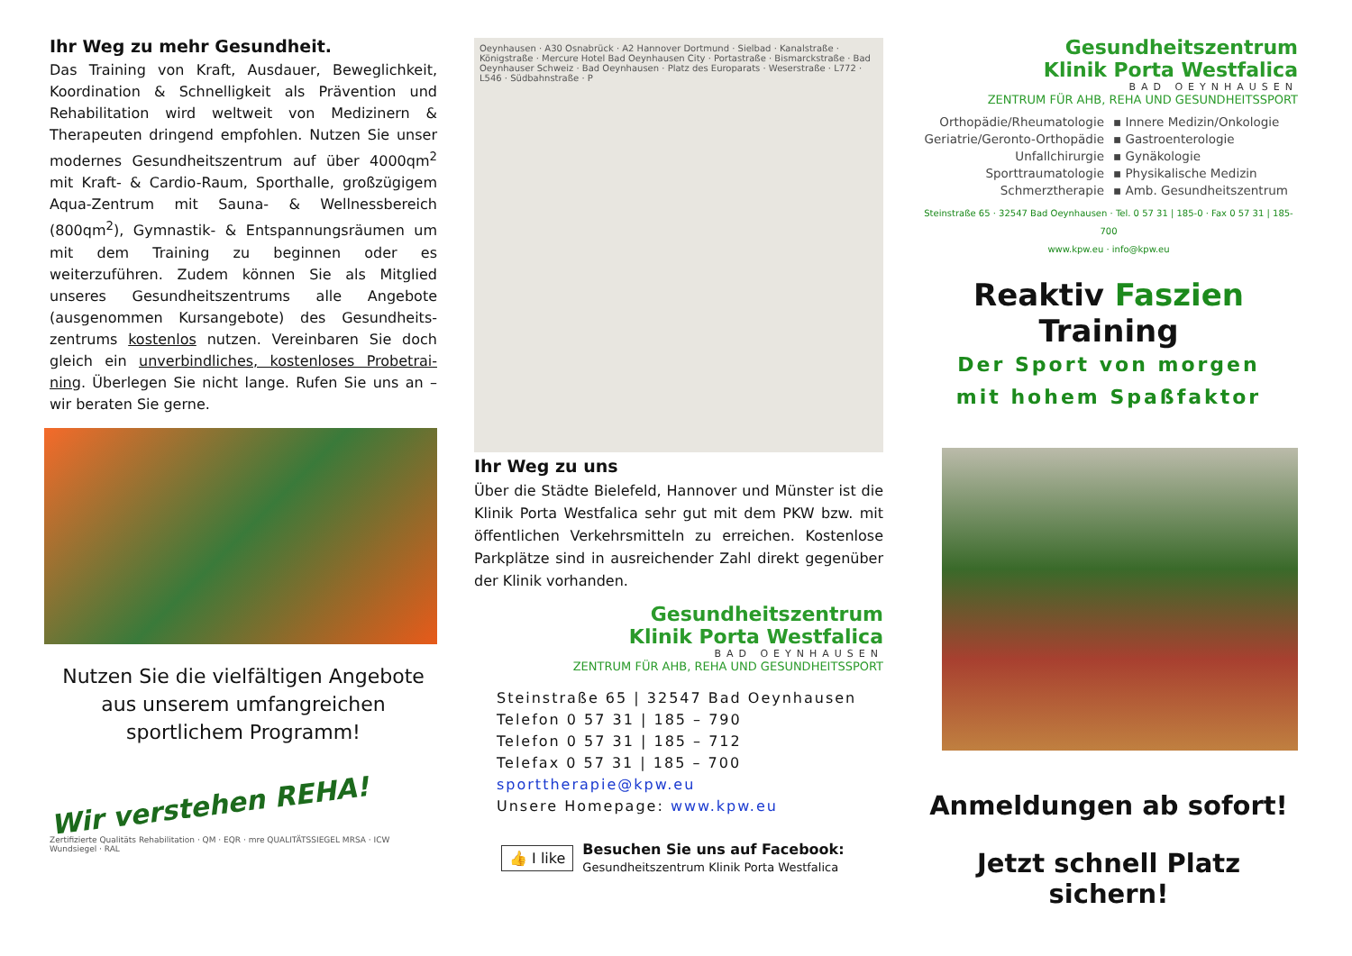Ihr Weg zu mehr Gesundheit.
Das Training von Kraft, Ausdauer, Beweglichkeit, Koordination & Schnelligkeit als Prävention und Rehabilitation wird weltweit von Medizinern & Therapeuten dringend empfohlen. Nutzen Sie unser modernes Gesundheitszentrum auf über 4000qm<sup>2</sup> mit Kraft- & Cardio-Raum, Sporthalle, großzügigem Aqua-Zentrum mit Sauna- & Wellnessbereich (800qm<sup>2</sup>), Gymnastik- & Entspannungsräumen um mit dem Training zu beginnen oder es weiterzuführen. Zudem können Sie als Mitglied unseres Gesundheitszentrums alle Angebote (ausgenommen Kursangebote) des Gesundheits-zentrums kostenlos nutzen. Vereinbaren Sie doch gleich ein unverbindliches, kostenloses Probetrai-ning. Überlegen Sie nicht lange. Rufen Sie uns an – wir beraten Sie gerne.
Nutzen Sie die vielfältigen Angebote
aus unserem umfangreichen
sportlichem Programm!
Wir verstehen REHA!
Zertifizierte Qualitäts Rehabilitation · QM · EQR · mre QUALITÄTSSIEGEL MRSA · ICW Wundsiegel · RAL
Oeynhausen · A30 Osnabrück · A2 Hannover Dortmund · Sielbad · Kanalstraße · Königstraße · Mercure Hotel Bad Oeynhausen City · Portastraße · Bismarckstraße · Bad Oeynhauser Schweiz · Bad Oeynhausen · Platz des Europarats · Weserstraße · L772 · L546 · Südbahnstraße · P
Ihr Weg zu uns
Über die Städte Bielefeld, Hannover und Münster ist die Klinik Porta Westfalica sehr gut mit dem PKW bzw. mit öffentlichen Verkehrsmitteln zu erreichen. Kostenlose Parkplätze sind in ausreichender Zahl direkt gegenüber der Klinik vorhanden.
Gesundheitszentrum
Klinik Porta Westfalica
BAD OEYNHAUSEN
ZENTRUM FÜR AHB, REHA UND GESUNDHEITSSPORT
Steinstraße 65 | 32547 Bad Oeynhausen
Telefon 0 57 31 | 185 – 790
Telefon 0 57 31 | 185 – 712
Telefax 0 57 31 | 185 – 700
sporttherapie@kpw.eu
Unsere Homepage: www.kpw.eu
👍 I like
Besuchen Sie uns auf Facebook:
Gesundheitszentrum Klinik Porta Westfalica
Gesundheitszentrum
Klinik Porta Westfalica
BAD OEYNHAUSEN
ZENTRUM FÜR AHB, REHA UND GESUNDHEITSSPORT
Orthopädie/Rheumatologie
Geriatrie/Geronto-Orthopädie
Unfallchirurgie
Sporttraumatologie
Schmerztherapie
▪ Innere Medizin/Onkologie
▪ Gastroenterologie
▪ Gynäkologie
▪ Physikalische Medizin
▪ Amb. Gesundheitszentrum
Steinstraße 65 · 32547 Bad Oeynhausen · Tel. 0 57 31 | 185-0 · Fax 0 57 31 | 185-700
www.kpw.eu · info@kpw.eu
Reaktiv Faszien Training
Der Sport von morgen
mit hohem Spaßfaktor
Anmeldungen ab sofort!
Jetzt schnell Platz sichern!